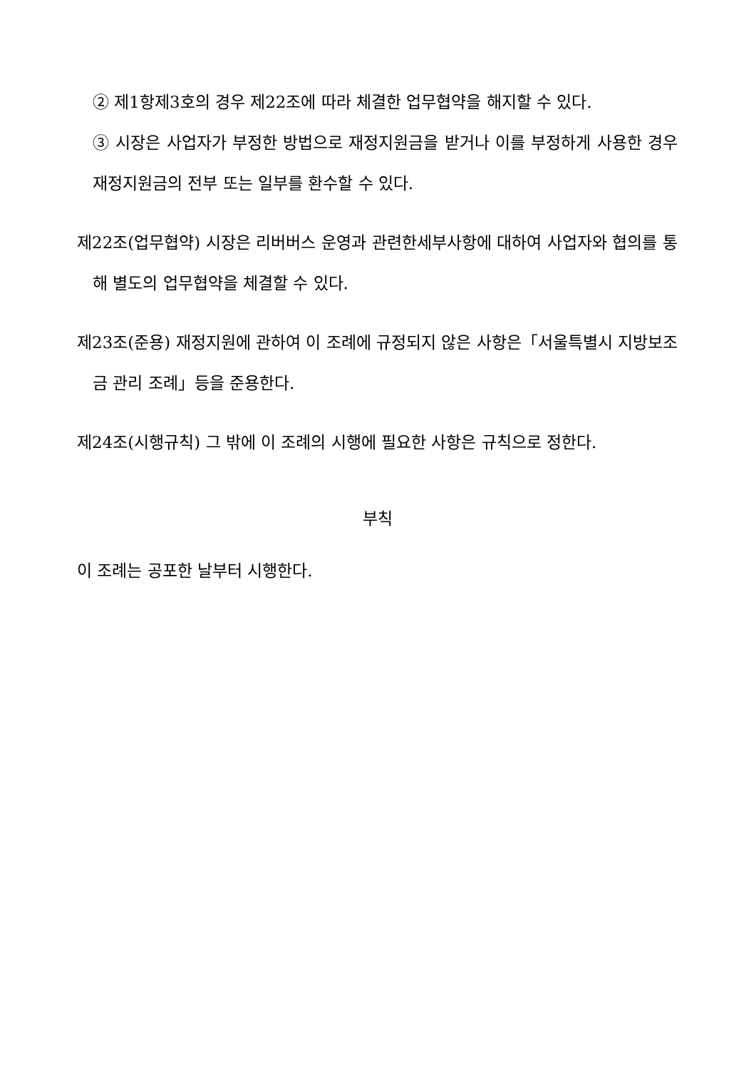② 제1항제3호의 경우 제22조에 따라 체결한 업무협약을 해지할 수 있다.
③ 시장은 사업자가 부정한 방법으로 재정지원금을 받거나 이를 부정하게 사용한 경우 재정지원금의 전부 또는 일부를 환수할 수 있다.
제22조(업무협약) 시장은 리버버스 운영과 관련한세부사항에 대하여 사업자와 협의를 통해 별도의 업무협약을 체결할 수 있다.
제23조(준용) 재정지원에 관하여 이 조례에 규정되지 않은 사항은「서울특별시 지방보조금 관리 조례」등을 준용한다.
제24조(시행규칙) 그 밖에 이 조례의 시행에 필요한 사항은 규칙으로 정한다.
부칙
이 조례는 공포한 날부터 시행한다.